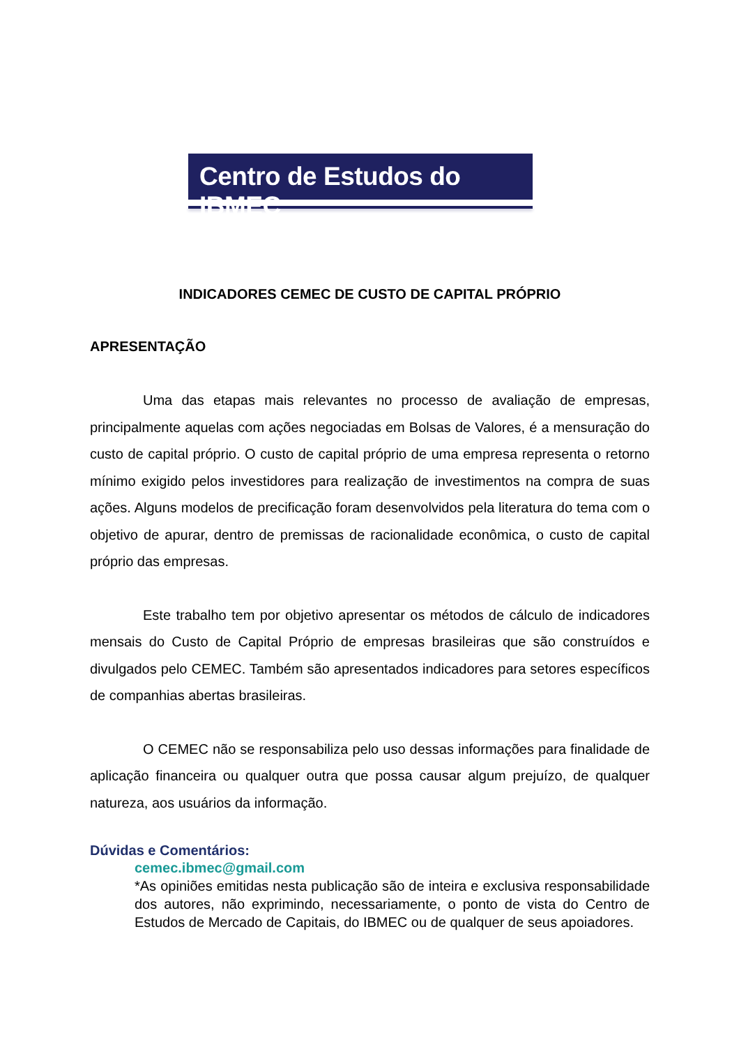Centro de Estudos do IBMEC
INDICADORES CEMEC DE CUSTO DE CAPITAL PRÓPRIO
APRESENTAÇÃO
Uma das etapas mais relevantes no processo de avaliação de empresas, principalmente aquelas com ações negociadas em Bolsas de Valores, é a mensuração do custo de capital próprio. O custo de capital próprio de uma empresa representa o retorno mínimo exigido pelos investidores para realização de investimentos na compra de suas ações. Alguns modelos de precificação foram desenvolvidos pela literatura do tema com o objetivo de apurar, dentro de premissas de racionalidade econômica, o custo de capital próprio das empresas.
Este trabalho tem por objetivo apresentar os métodos de cálculo de indicadores mensais do Custo de Capital Próprio de empresas brasileiras que são construídos e divulgados pelo CEMEC. Também são apresentados indicadores para setores específicos de companhias abertas brasileiras.
O CEMEC não se responsabiliza pelo uso dessas informações para finalidade de aplicação financeira ou qualquer outra que possa causar algum prejuízo, de qualquer natureza, aos usuários da informação.
Dúvidas e Comentários:
cemec.ibmec@gmail.com
*As opiniões emitidas nesta publicação são de inteira e exclusiva responsabilidade dos autores, não exprimindo, necessariamente, o ponto de vista do Centro de Estudos de Mercado de Capitais, do IBMEC ou de qualquer de seus apoiadores.